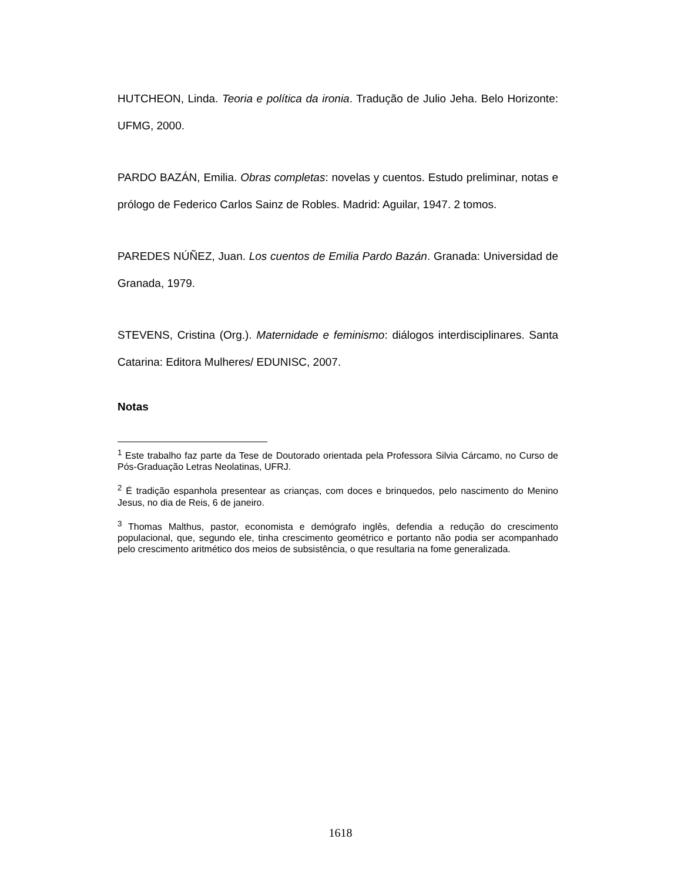HUTCHEON, Linda. Teoria e política da ironia. Tradução de Julio Jeha. Belo Horizonte: UFMG, 2000.
PARDO BAZÁN, Emilia. Obras completas: novelas y cuentos. Estudo preliminar, notas e prólogo de Federico Carlos Sainz de Robles. Madrid: Aguilar, 1947. 2 tomos.
PAREDES NÚÑEZ, Juan. Los cuentos de Emilia Pardo Bazán. Granada: Universidad de Granada, 1979.
STEVENS, Cristina (Org.). Maternidade e feminismo: diálogos interdisciplinares. Santa Catarina: Editora Mulheres/ EDUNISC, 2007.
Notas
<sup>1</sup> Este trabalho faz parte da Tese de Doutorado orientada pela Professora Silvia Cárcamo, no Curso de Pós-Graduação Letras Neolatinas, UFRJ.
<sup>2</sup> É tradição espanhola presentear as crianças, com doces e brinquedos, pelo nascimento do Menino Jesus, no dia de Reis, 6 de janeiro.
<sup>3</sup> Thomas Malthus, pastor, economista e demógrafo inglês, defendia a redução do crescimento populacional, que, segundo ele, tinha crescimento geométrico e portanto não podia ser acompanhado pelo crescimento aritmético dos meios de subsistência, o que resultaria na fome generalizada.
1618